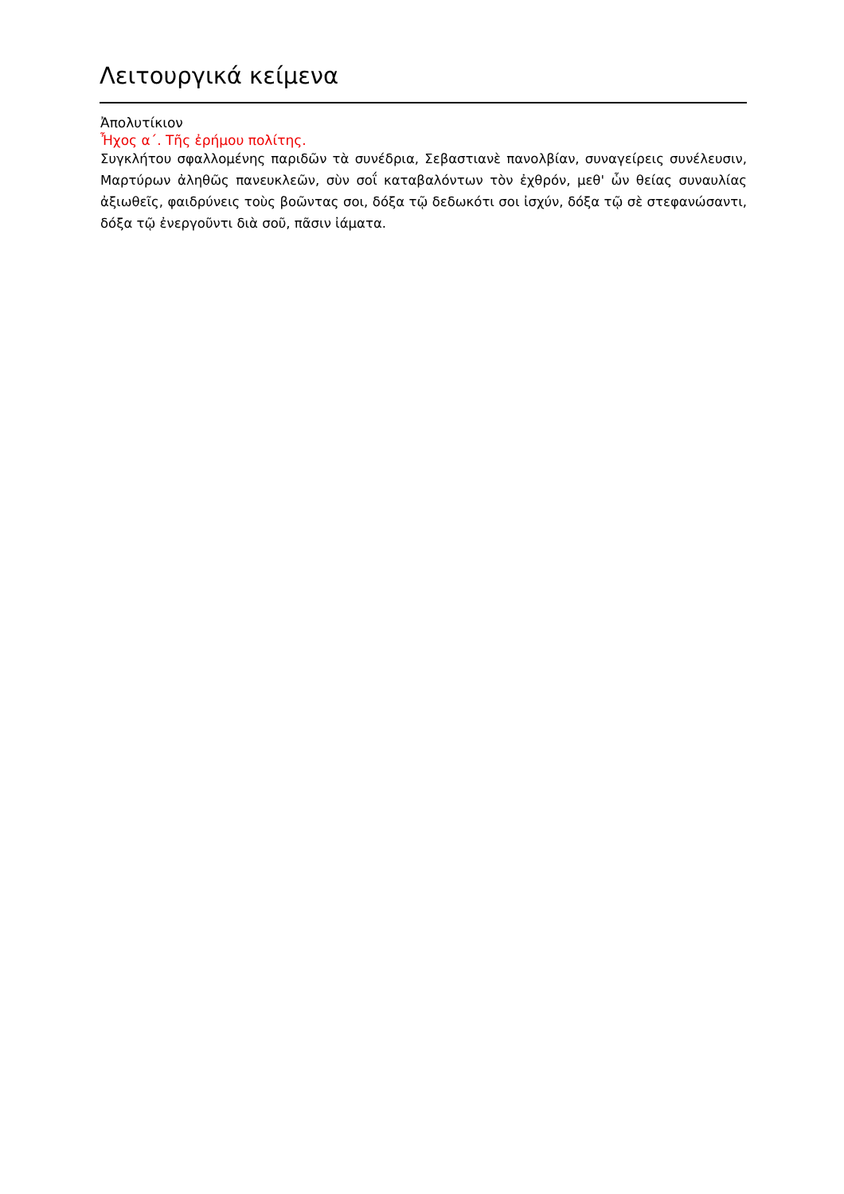Λειτουργικά κείμενα
Ἀπολυτίκιον
Ἦχος α΄. Τῆς ἐρήμου πολίτης.
Συγκλήτου σφαλλομένης παριδῶν τὰ συνέδρια, Σεβαστιανὲ πανολβίαν, συναγείρεις συνέλευσιν, Μαρτύρων ἀληθῶς πανευκλεῶν, σὺν σοΐ καταβαλόντων τὸν ἐχθρόν, μεθ' ὧν θείας συναυλίας ἀξιωθεῖς, φαιδρύνεις τοὺς βοῶντας σοι, δόξα τῷ δεδωκότι σοι ἰσχύν, δόξα τῷ σὲ στεφανώσαντι, δόξα τῷ ἐνεργοῦντι διὰ σοῦ, πᾶσιν ἰάματα.